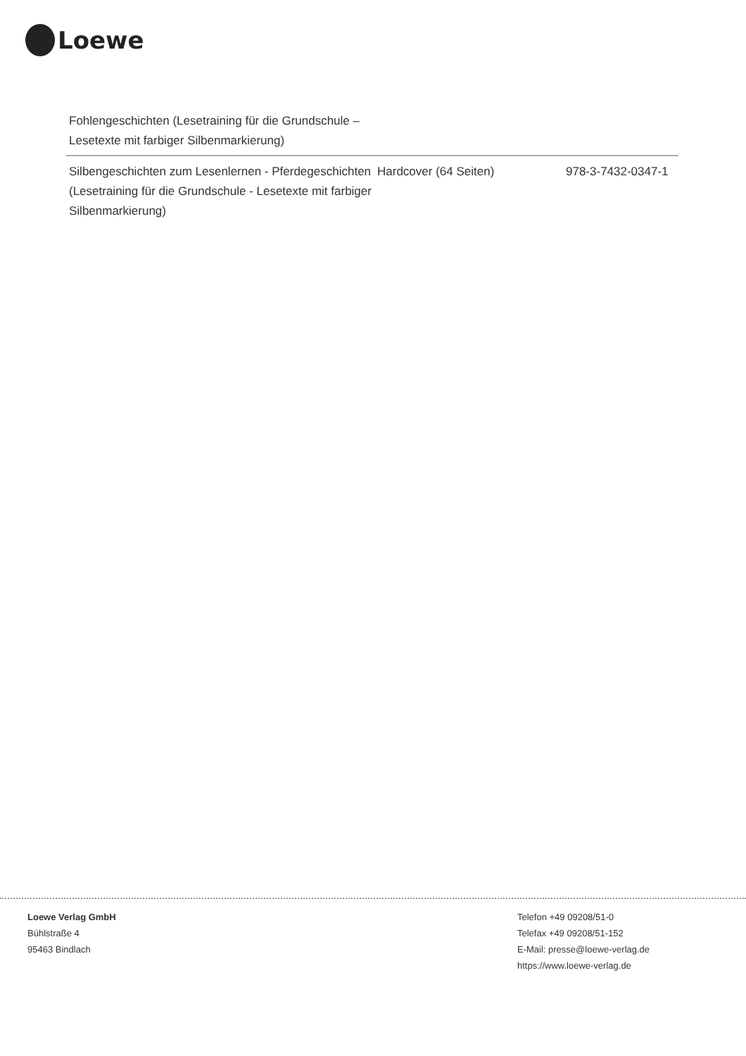Loewe
| Fohlengeschichten (Lesetraining für die Grundschule – Lesetexte mit farbiger Silbenmarkierung) | | |
| Silbengeschichten zum Lesenlernen - Pferdegeschichten (Lesetraining für die Grundschule - Lesetexte mit farbiger Silbenmarkierung) | Hardcover (64 Seiten) | 978-3-7432-0347-1 |
Loewe Verlag GmbH
Bühlstraße 4
95463 Bindlach
Telefon +49 09208/51-0
Telefax +49 09208/51-152
E-Mail: presse@loewe-verlag.de
https://www.loewe-verlag.de